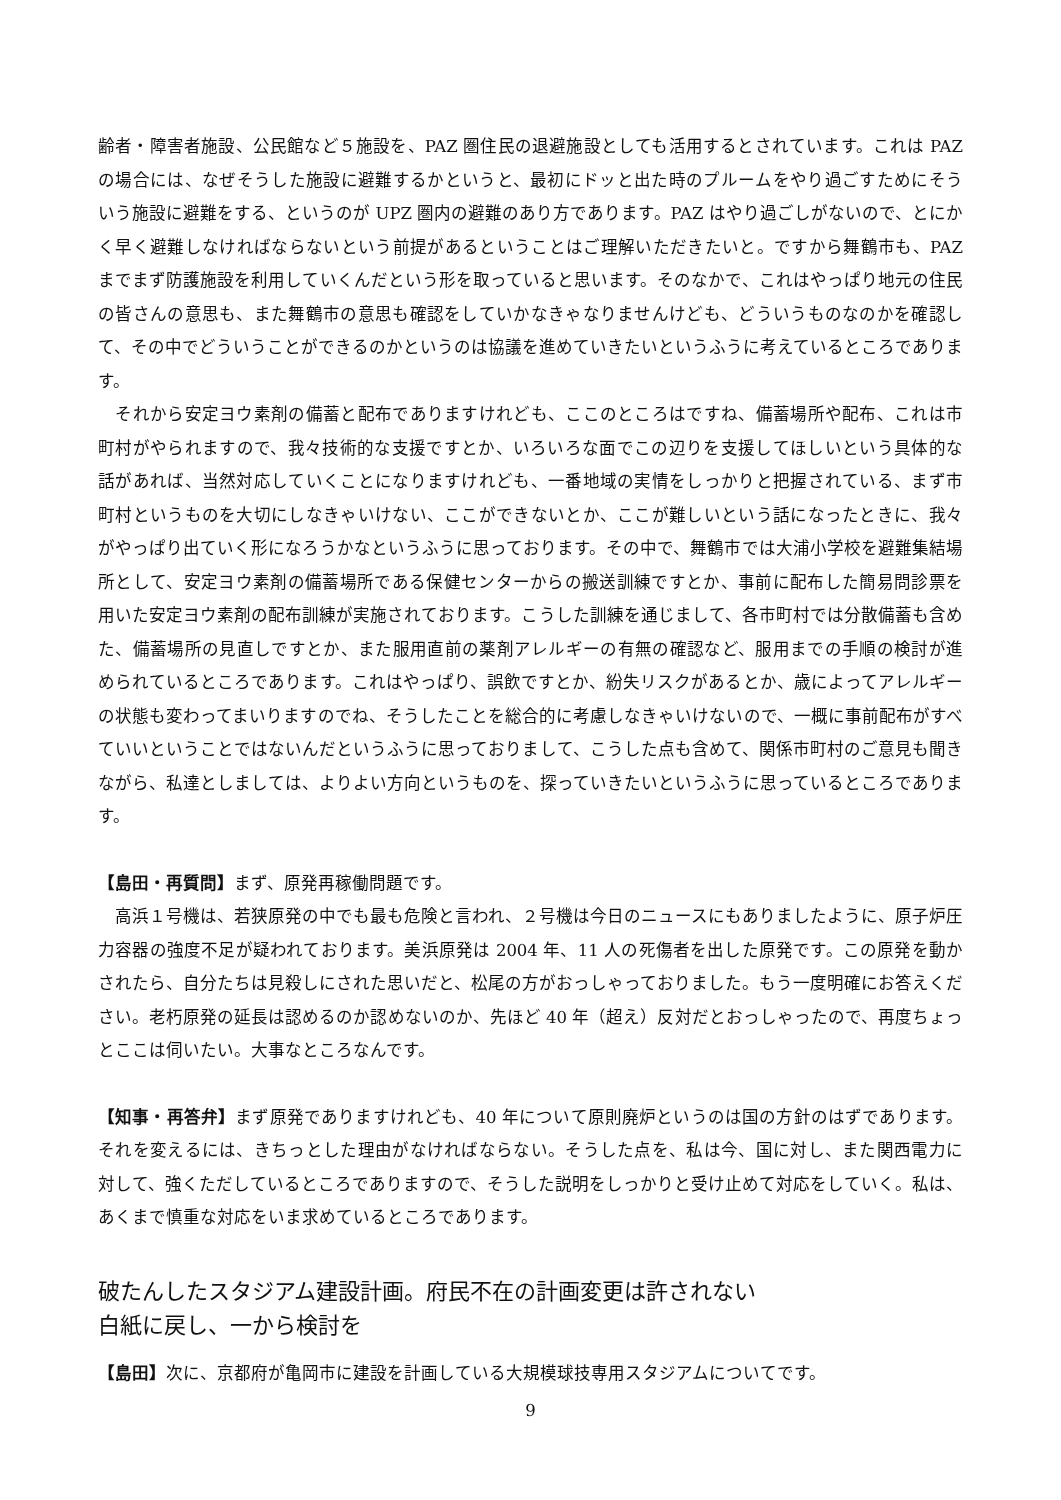齢者・障害者施設、公民館など５施設を、PAZ 圏住民の退避施設としても活用するとされています。これは PAZ の場合には、なぜそうした施設に避難するかというと、最初にドッと出た時のプルームをやり過ごすためにそういう施設に避難をする、というのが UPZ 圏内の避難のあり方であります。PAZ はやり過ごしがないので、とにかく早く避難しなければならないという前提があるということはご理解いただきたいと。ですから舞鶴市も、PAZ までまず防護施設を利用していくんだという形を取っていると思います。そのなかで、これはやっぱり地元の住民の皆さんの意思も、また舞鶴市の意思も確認をしていかなきゃなりませんけども、どういうものなのかを確認して、その中でどういうことができるのかというのは協議を進めていきたいというふうに考えているところであります。
　それから安定ヨウ素剤の備蓄と配布でありますけれども、ここのところはですね、備蓄場所や配布、これは市町村がやられますので、我々技術的な支援ですとか、いろいろな面でこの辺りを支援してほしいという具体的な話があれば、当然対応していくことになりますけれども、一番地域の実情をしっかりと把握されている、まず市町村というものを大切にしなきゃいけない、ここができないとか、ここが難しいという話になったときに、我々がやっぱり出ていく形になろうかなというふうに思っております。その中で、舞鶴市では大浦小学校を避難集結場所として、安定ヨウ素剤の備蓄場所である保健センターからの搬送訓練ですとか、事前に配布した簡易問診票を用いた安定ヨウ素剤の配布訓練が実施されております。こうした訓練を通じまして、各市町村では分散備蓄も含めた、備蓄場所の見直しですとか、また服用直前の薬剤アレルギーの有無の確認など、服用までの手順の検討が進められているところであります。これはやっぱり、誤飲ですとか、紛失リスクがあるとか、歳によってアレルギーの状態も変わってまいりますのでね、そうしたことを総合的に考慮しなきゃいけないので、一概に事前配布がすべていいということではないんだというふうに思っておりまして、こうした点も含めて、関係市町村のご意見も聞きながら、私達としましては、よりよい方向というものを、探っていきたいというふうに思っているところであります。
【島田・再質問】まず、原発再稼働問題です。
　高浜１号機は、若狭原発の中でも最も危険と言われ、２号機は今日のニュースにもありましたように、原子炉圧力容器の強度不足が疑われております。美浜原発は 2004 年、11 人の死傷者を出した原発です。この原発を動かされたら、自分たちは見殺しにされた思いだと、松尾の方がおっしゃっておりました。もう一度明確にお答えください。老朽原発の延長は認めるのか認めないのか、先ほど 40 年（超え）反対だとおっしゃったので、再度ちょっとここは伺いたい。大事なところなんです。
【知事・再答弁】まず原発でありますけれども、40 年について原則廃炉というのは国の方針のはずであります。それを変えるには、きちっとした理由がなければならない。そうした点を、私は今、国に対し、また関西電力に対して、強くただしているところでありますので、そうした説明をしっかりと受け止めて対応をしていく。私は、あくまで慎重な対応をいま求めているところであります。
破たんしたスタジアム建設計画。府民不在の計画変更は許されない
白紙に戻し、一から検討を
【島田】次に、京都府が亀岡市に建設を計画している大規模球技専用スタジアムについてです。
9